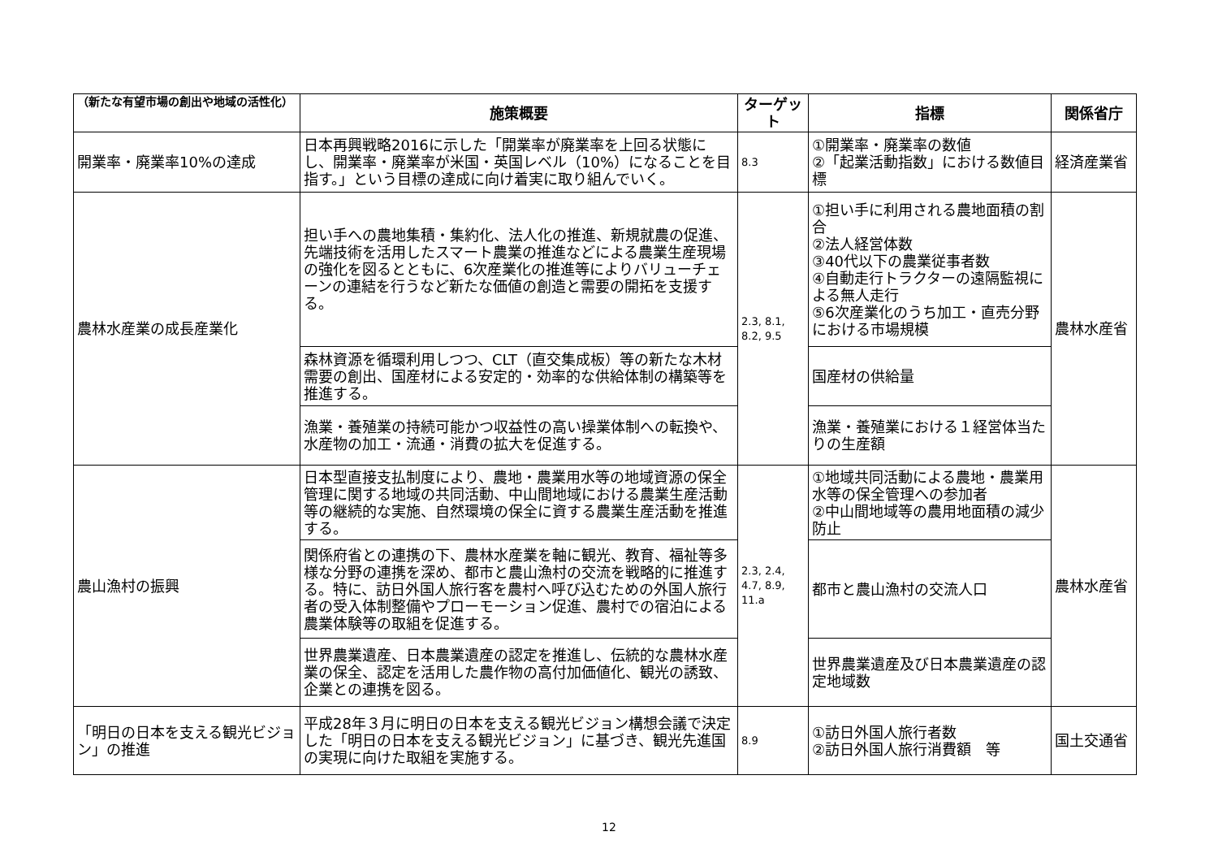| （新たな有望市場の創出や地域の活性化） | 施策概要 | ターゲット | 指標 | 関係省庁 |
| --- | --- | --- | --- | --- |
| 開業率・廃業率10%の達成 | 日本再興戦略2016に示した「開業率が廃業率を上回る状態にし、開業率・廃業率が米国・英国レベル（10%）になることを目指す。」という目標の達成に向け着実に取り組んでいく。 | 8.3 | ①開業率・廃業率の数値 ②「起業活動指数」における数値目標 | 経済産業省 |
| 農林水産業の成長産業化 | 担い手への農地集積・集約化、法人化の推進、新規就農の促進、先端技術を活用したスマート農業の推進などによる農業生産現場の強化を図るとともに、6次産業化の推進等によりバリューチェーンの連結を行うなど新たな価値の創造と需要の開拓を支援する。 | 2.3, 8.1, 8.2, 9.5 | ①担い手に利用される農地面積の割合 ②法人経営体数 ③40代以下の農業従事者数 ④自動走行トラクターの遠隔監視による無人走行 ⑤6次産業化のうち加工・直売分野における市場規模 | 農林水産省 |
| | 森林資源を循環利用しつつ、CLT（直交集成板）等の新たな木材需要の創出、国産材による安定的・効率的な供給体制の構築等を推進する。 | | 国産材の供給量 | |
| | 漁業・養殖業の持続可能かつ収益性の高い操業体制への転換や、水産物の加工・流通・消費の拡大を促進する。 | | 漁業・養殖業における１経営体当たりの生産額 | |
| 農山漁村の振興 | 日本型直接支払制度により、農地・農業用水等の地域資源の保全管理に関する地域の共同活動、中山間地域における農業生産活動等の継続的な実施、自然環境の保全に資する農業生産活動を推進する。 | 2.3, 2.4, 4.7, 8.9, 11.a | ①地域共同活動による農地・農業用水等の保全管理への参加者 ②中山間地域等の農用地面積の減少防止 | 農林水産省 |
| | 関係府省との連携の下、農林水産業を軸に観光、教育、福祉等多様な分野の連携を深め、都市と農山漁村の交流を戦略的に推進する。特に、訪日外国人旅行客を農村へ呼び込むための外国人旅行者の受入体制整備やプローモーション促進、農村での宿泊による農業体験等の取組を促進する。 | | 都市と農山漁村の交流人口 | |
| | 世界農業遺産、日本農業遺産の認定を推進し、伝統的な農林水産業の保全、認定を活用した農作物の高付加価値化、観光の誘致、企業との連携を図る。 | | 世界農業遺産及び日本農業遺産の認定地域数 | |
| 「明日の日本を支える観光ビジョン」の推進 | 平成28年３月に明日の日本を支える観光ビジョン構想会議で決定した「明日の日本を支える観光ビジョン」に基づき、観光先進国の実現に向けた取組を実施する。 | 8.9 | ①訪日外国人旅行者数 ②訪日外国人旅行消費額 等 | 国土交通省 |
12